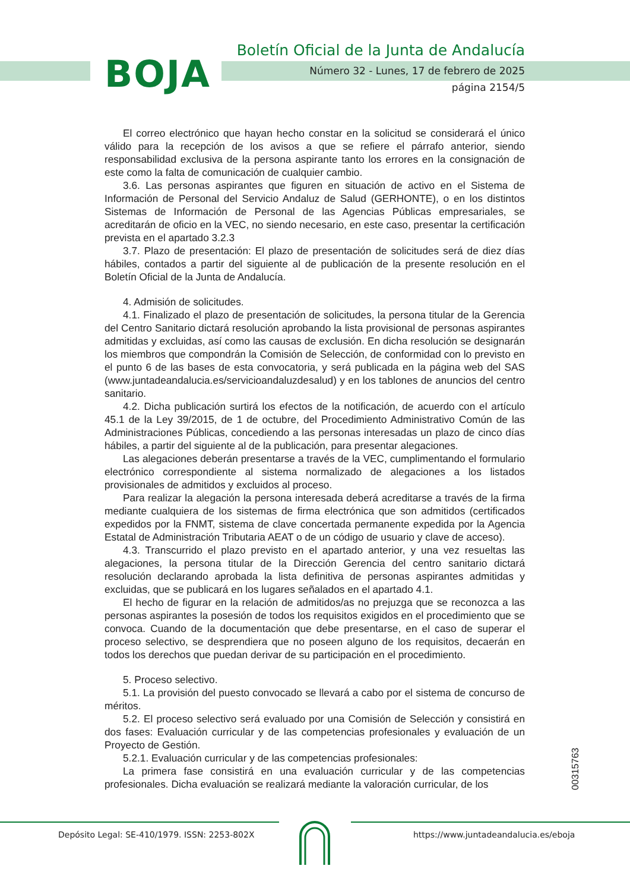BOJA
Boletín Oficial de la Junta de Andalucía
Número 32 - Lunes, 17 de febrero de 2025
página 2154/5
El correo electrónico que hayan hecho constar en la solicitud se considerará el único válido para la recepción de los avisos a que se refiere el párrafo anterior, siendo responsabilidad exclusiva de la persona aspirante tanto los errores en la consignación de este como la falta de comunicación de cualquier cambio.
3.6. Las personas aspirantes que figuren en situación de activo en el Sistema de Información de Personal del Servicio Andaluz de Salud (GERHONTE), o en los distintos Sistemas de Información de Personal de las Agencias Públicas empresariales, se acreditarán de oficio en la VEC, no siendo necesario, en este caso, presentar la certificación prevista en el apartado 3.2.3
3.7. Plazo de presentación: El plazo de presentación de solicitudes será de diez días hábiles, contados a partir del siguiente al de publicación de la presente resolución en el Boletín Oficial de la Junta de Andalucía.
4. Admisión de solicitudes.
4.1. Finalizado el plazo de presentación de solicitudes, la persona titular de la Gerencia del Centro Sanitario dictará resolución aprobando la lista provisional de personas aspirantes admitidas y excluidas, así como las causas de exclusión. En dicha resolución se designarán los miembros que compondrán la Comisión de Selección, de conformidad con lo previsto en el punto 6 de las bases de esta convocatoria, y será publicada en la página web del SAS (www.juntadeandalucia.es/servicioandaluzdesalud) y en los tablones de anuncios del centro sanitario.
4.2. Dicha publicación surtirá los efectos de la notificación, de acuerdo con el artículo 45.1 de la Ley 39/2015, de 1 de octubre, del Procedimiento Administrativo Común de las Administraciones Públicas, concediendo a las personas interesadas un plazo de cinco días hábiles, a partir del siguiente al de la publicación, para presentar alegaciones.
Las alegaciones deberán presentarse a través de la VEC, cumplimentando el formulario electrónico correspondiente al sistema normalizado de alegaciones a los listados provisionales de admitidos y excluidos al proceso.
Para realizar la alegación la persona interesada deberá acreditarse a través de la firma mediante cualquiera de los sistemas de firma electrónica que son admitidos (certificados expedidos por la FNMT, sistema de clave concertada permanente expedida por la Agencia Estatal de Administración Tributaria AEAT o de un código de usuario y clave de acceso).
4.3. Transcurrido el plazo previsto en el apartado anterior, y una vez resueltas las alegaciones, la persona titular de la Dirección Gerencia del centro sanitario dictará resolución declarando aprobada la lista definitiva de personas aspirantes admitidas y excluidas, que se publicará en los lugares señalados en el apartado 4.1.
El hecho de figurar en la relación de admitidos/as no prejuzga que se reconozca a las personas aspirantes la posesión de todos los requisitos exigidos en el procedimiento que se convoca. Cuando de la documentación que debe presentarse, en el caso de superar el proceso selectivo, se desprendiera que no poseen alguno de los requisitos, decaerán en todos los derechos que puedan derivar de su participación en el procedimiento.
5. Proceso selectivo.
5.1. La provisión del puesto convocado se llevará a cabo por el sistema de concurso de méritos.
5.2. El proceso selectivo será evaluado por una Comisión de Selección y consistirá en dos fases: Evaluación curricular y de las competencias profesionales y evaluación de un Proyecto de Gestión.
5.2.1. Evaluación curricular y de las competencias profesionales:
La primera fase consistirá en una evaluación curricular y de las competencias profesionales. Dicha evaluación se realizará mediante la valoración curricular, de los
00315763
Depósito Legal: SE-410/1979. ISSN: 2253-802X
https://www.juntadeandalucia.es/eboja